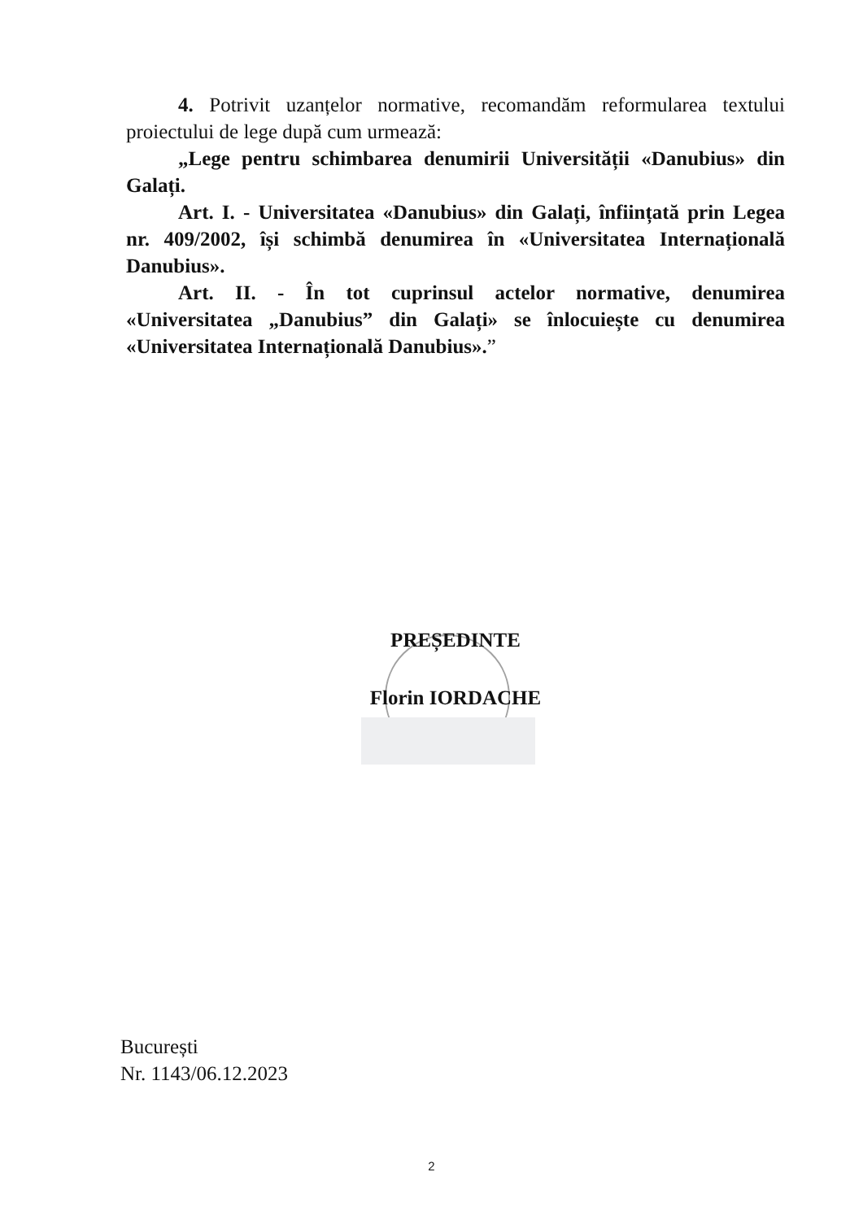4. Potrivit uzanțelor normative, recomandăm reformularea textului proiectului de lege după cum urmează:
„Lege pentru schimbarea denumirii Universității «Danubius» din Galați.
Art. I. - Universitatea «Danubius» din Galați, înființată prin Legea nr. 409/2002, își schimbă denumirea în «Universitatea Internațională Danubius».
Art. II. - În tot cuprinsul actelor normative, denumirea «Universitatea „Danubius” din Galați» se înlocuiește cu denumirea «Universitatea Internațională Danubius».”
PREȘEDINTE
Florin IORDACHE
București
Nr. 1143/06.12.2023
2